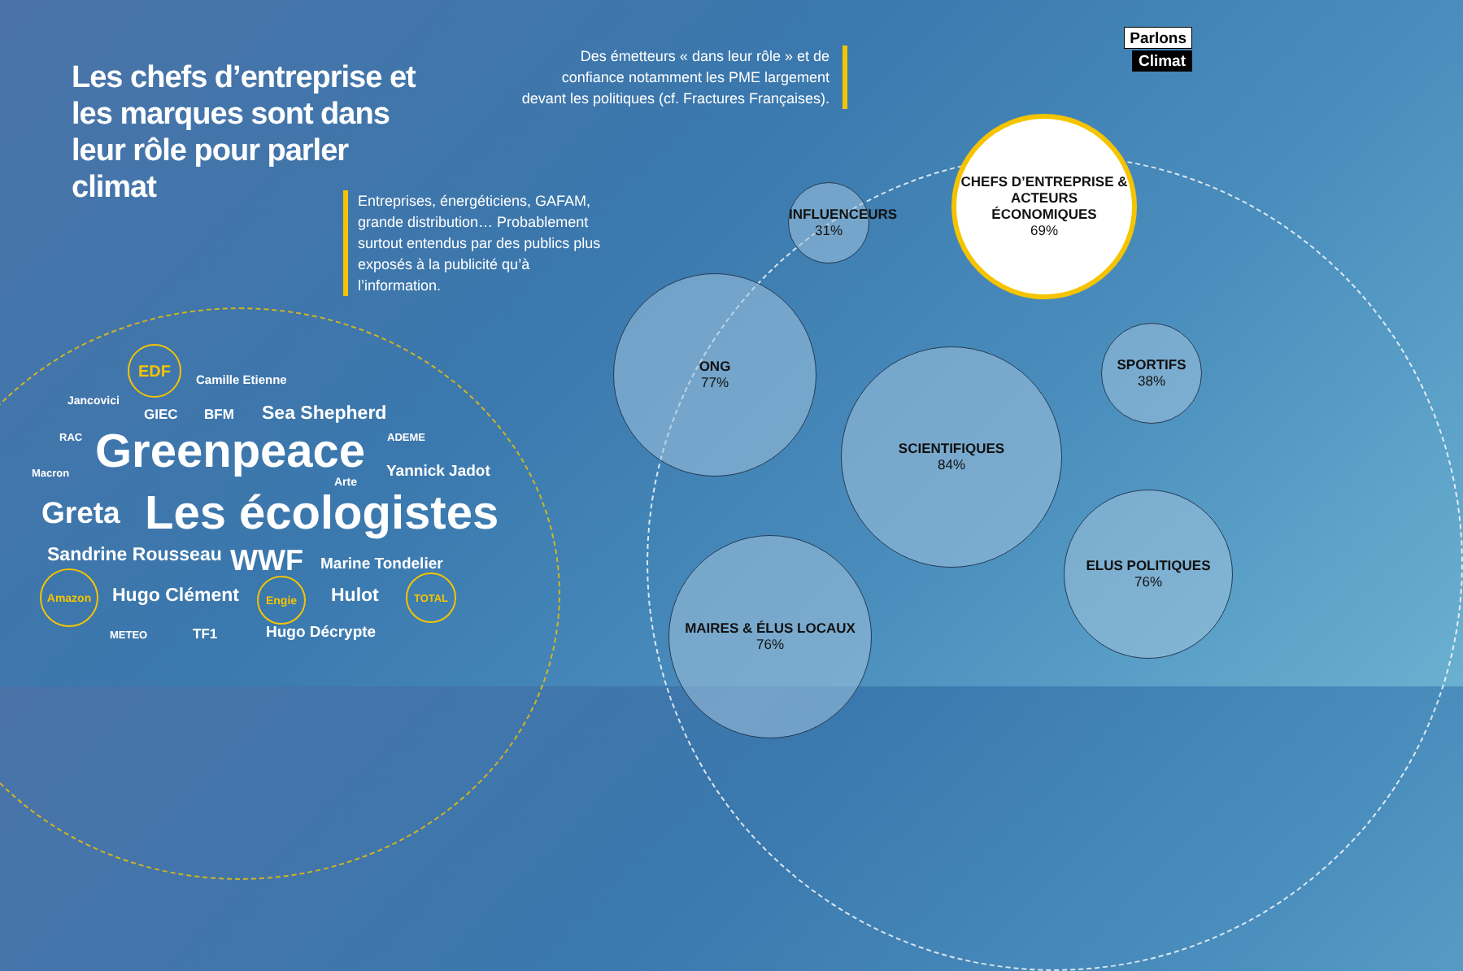Les chefs d’entreprise et les marques sont dans leur rôle pour parler climat
Entreprises, énergéticiens, GAFAM, grande distribution… Probablement surtout entendus par des publics plus exposés à la publicité qu’à l’information.
Des émetteurs « dans leur rôle » et de confiance notamment les PME largement devant les politiques (cf. Fractures Françaises).
Parlons
Climat
EDF
Camille Etienne
Jancovici
GIEC BFM Sea Shepherd
RAC Greenpeace ADEME
Macron
Arte
Yannick Jadot
Greta Les écologistes
Sandrine Rousseau WWF Marine Tondelier
Amazon
Hugo Clément
Engie
Hulot
TOTAL
METEO TF1 Hugo Décrypte
INFLUENCEURS
31%
CHEFS D’ENTREPRISE & ACTEURS ÉCONOMIQUES
69%
ONG
77%
SPORTIFS
38%
SCIENTIFIQUES
84%
ELUS POLITIQUES
76%
MAIRES & ÉLUS LOCAUX
76%